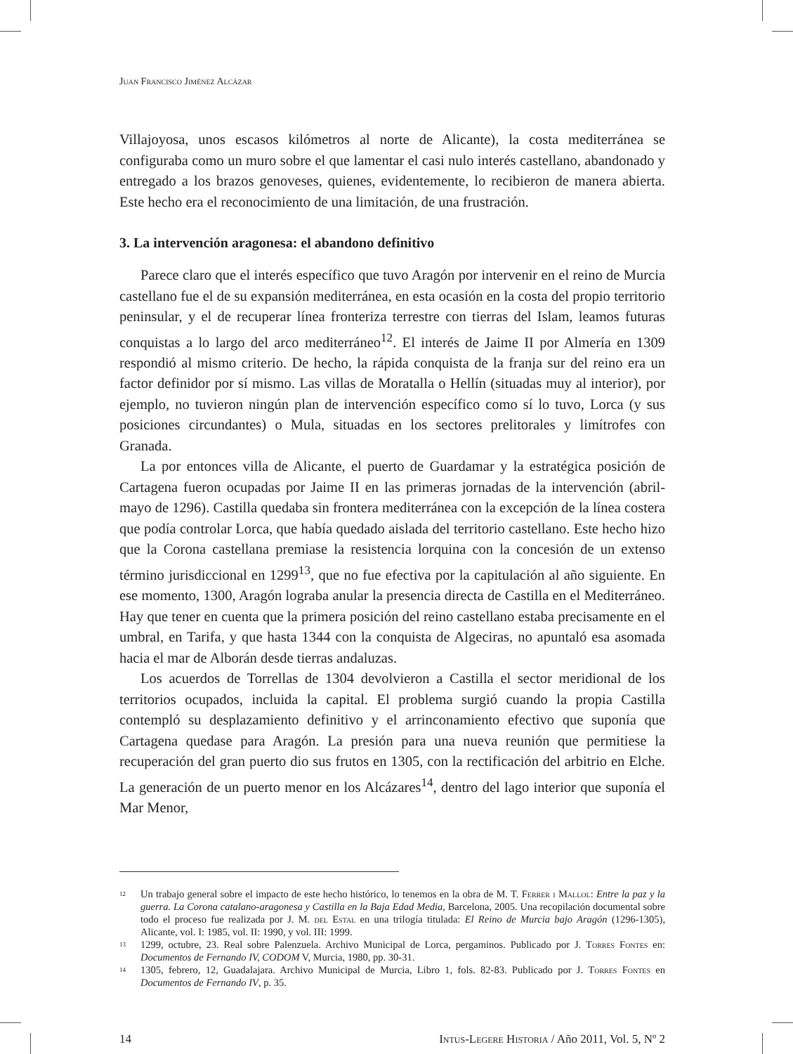Juan Francisco Jiménez Alcázar
Villajoyosa, unos escasos kilómetros al norte de Alicante), la costa mediterránea se configuraba como un muro sobre el que lamentar el casi nulo interés castellano, abandonado y entregado a los brazos genoveses, quienes, evidentemente, lo recibieron de manera abierta. Este hecho era el reconocimiento de una limitación, de una frustración.
3. La intervención aragonesa: el abandono definitivo
Parece claro que el interés específico que tuvo Aragón por intervenir en el reino de Murcia castellano fue el de su expansión mediterránea, en esta ocasión en la costa del propio territorio peninsular, y el de recuperar línea fronteriza terrestre con tierras del Islam, leamos futuras conquistas a lo largo del arco mediterráneo<sup>12</sup>. El interés de Jaime II por Almería en 1309 respondió al mismo criterio. De hecho, la rápida conquista de la franja sur del reino era un factor definidor por sí mismo. Las villas de Moratalla o Hellín (situadas muy al interior), por ejemplo, no tuvieron ningún plan de intervención específico como sí lo tuvo, Lorca (y sus posiciones circundantes) o Mula, situadas en los sectores prelitorales y limítrofes con Granada.
La por entonces villa de Alicante, el puerto de Guardamar y la estratégica posición de Cartagena fueron ocupadas por Jaime II en las primeras jornadas de la intervención (abril-mayo de 1296). Castilla quedaba sin frontera mediterránea con la excepción de la línea costera que podía controlar Lorca, que había quedado aislada del territorio castellano. Este hecho hizo que la Corona castellana premiase la resistencia lorquina con la concesión de un extenso término jurisdiccional en 1299<sup>13</sup>, que no fue efectiva por la capitulación al año siguiente. En ese momento, 1300, Aragón lograba anular la presencia directa de Castilla en el Mediterráneo. Hay que tener en cuenta que la primera posición del reino castellano estaba precisamente en el umbral, en Tarifa, y que hasta 1344 con la conquista de Algeciras, no apuntaló esa asomada hacia el mar de Alborán desde tierras andaluzas.
Los acuerdos de Torrellas de 1304 devolvieron a Castilla el sector meridional de los territorios ocupados, incluida la capital. El problema surgió cuando la propia Castilla contempló su desplazamiento definitivo y el arrinconamiento efectivo que suponía que Cartagena quedase para Aragón. La presión para una nueva reunión que permitiese la recuperación del gran puerto dio sus frutos en 1305, con la rectificación del arbitrio en Elche. La generación de un puerto menor en los Alcázares<sup>14</sup>, dentro del lago interior que suponía el Mar Menor,
<sup>12</sup> Un trabajo general sobre el impacto de este hecho histórico, lo tenemos en la obra de M. T. Ferrer i Mallol: Entre la paz y la guerra. La Corona catalano-aragonesa y Castilla en la Baja Edad Media, Barcelona, 2005. Una recopilación documental sobre todo el proceso fue realizada por J. M. del Estal en una trilogía titulada: El Reino de Murcia bajo Aragón (1296-1305), Alicante, vol. I: 1985, vol. II: 1990, y vol. III: 1999.
<sup>13</sup> 1299, octubre, 23. Real sobre Palenzuela. Archivo Municipal de Lorca, pergaminos. Publicado por J. Torres Fontes en: Documentos de Fernando IV, CODOM V, Murcia, 1980, pp. 30-31.
<sup>14</sup> 1305, febrero, 12, Guadalajara. Archivo Municipal de Murcia, Libro 1, fols. 82-83. Publicado por J. Torres Fontes en Documentos de Fernando IV, p. 35.
14 Intus-Legere Historia / Año 2011, Vol. 5, Nº 2